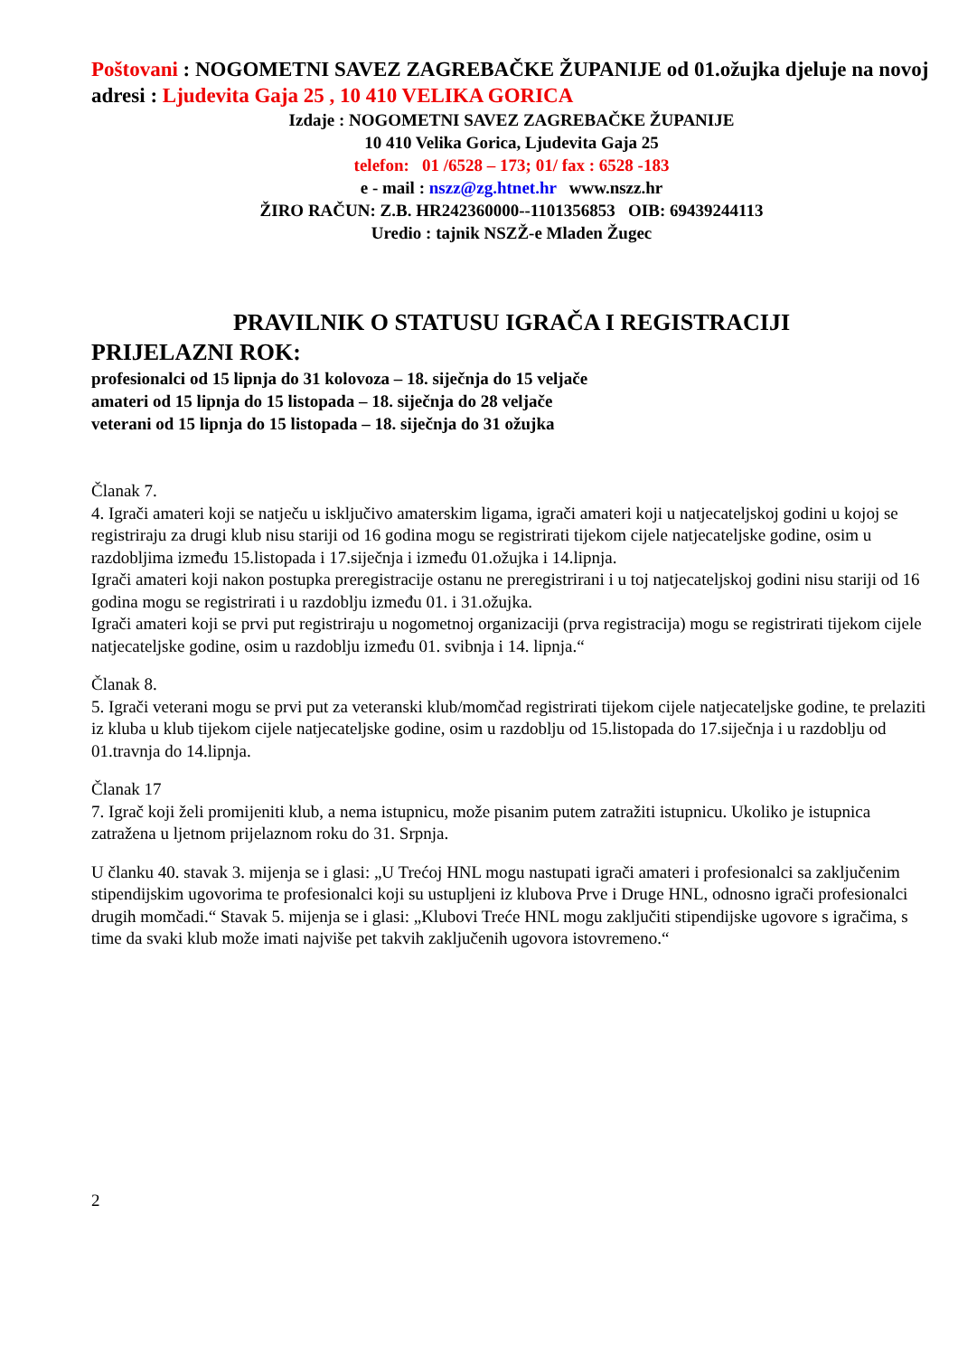Poštovani : NOGOMETNI SAVEZ ZAGREBAČKE ŽUPANIJE od 01.ožujka djeluje na novoj adresi : Ljudevita Gaja 25 , 10 410 VELIKA GORICA
Izdaje : NOGOMETNI SAVEZ ZAGREBAČKE ŽUPANIJE
10 410 Velika Gorica, Ljudevita Gaja 25
telefon: 01 /6528 – 173; 01/ fax : 6528 -183
e - mail : nszz@zg.htnet.hr www.nszz.hr
ŽIRO RAČUN: Z.B. HR242360000--1101356853 OIB: 69439244113
Uredio : tajnik NSZŽ-e Mladen Žugec
PRAVILNIK O STATUSU IGRAČA I REGISTRACIJI
PRIJELAZNI ROK:
profesionalci od 15 lipnja do 31 kolovoza – 18. siječnja do 15 veljače
amateri od 15 lipnja do 15 listopada – 18. siječnja do 28 veljače
veterani od 15 lipnja do 15 listopada – 18. siječnja do 31 ožujka
Članak 7.
4. Igrači amateri koji se natječu u isključivo amaterskim ligama, igrači amateri koji u natjecateljskoj godini u kojoj se registriraju za drugi klub nisu stariji od 16 godina mogu se registrirati tijekom cijele natjecateljske godine, osim u razdobljima između 15.listopada i 17.siječnja i između 01.ožujka i 14.lipnja.
Igrači amateri koji nakon postupka preregistracije ostanu ne preregistrirani i u toj natjecateljskoj godini nisu stariji od 16 godina mogu se registrirati i u razdoblju između 01. i 31.ožujka.
Igrači amateri koji se prvi put registriraju u nogometnoj organizaciji (prva registracija) mogu se registrirati tijekom cijele natjecateljske godine, osim u razdoblju između 01. svibnja i 14. lipnja.“
Članak 8.
5. Igrači veterani mogu se prvi put za veteranski klub/momčad registrirati tijekom cijele natjecateljske godine, te prelaziti iz kluba u klub tijekom cijele natjecateljske godine, osim u razdoblju od 15.listopada do 17.siječnja i u razdoblju od 01.travnja do 14.lipnja.
Članak 17
7. Igrač koji želi promijeniti klub, a nema istupnicu, može pisanim putem zatražiti istupnicu. Ukoliko je istupnica zatražena u ljetnom prijelaznom roku do 31. Srpnja.
U članku 40. stavak 3. mijenja se i glasi: „U Trećoj HNL mogu nastupati igrači amateri i profesionalci sa zaključenim stipendijskim ugovorima te profesionalci koji su ustupljeni iz klubova Prve i Druge HNL, odnosno igrači profesionalci drugih momčadi.“ Stavak 5. mijenja se i glasi: „Klubovi Treće HNL mogu zaključiti stipendijske ugovore s igračima, s time da svaki klub može imati najviše pet takvih zaključenih ugovora istovremeno.“
2